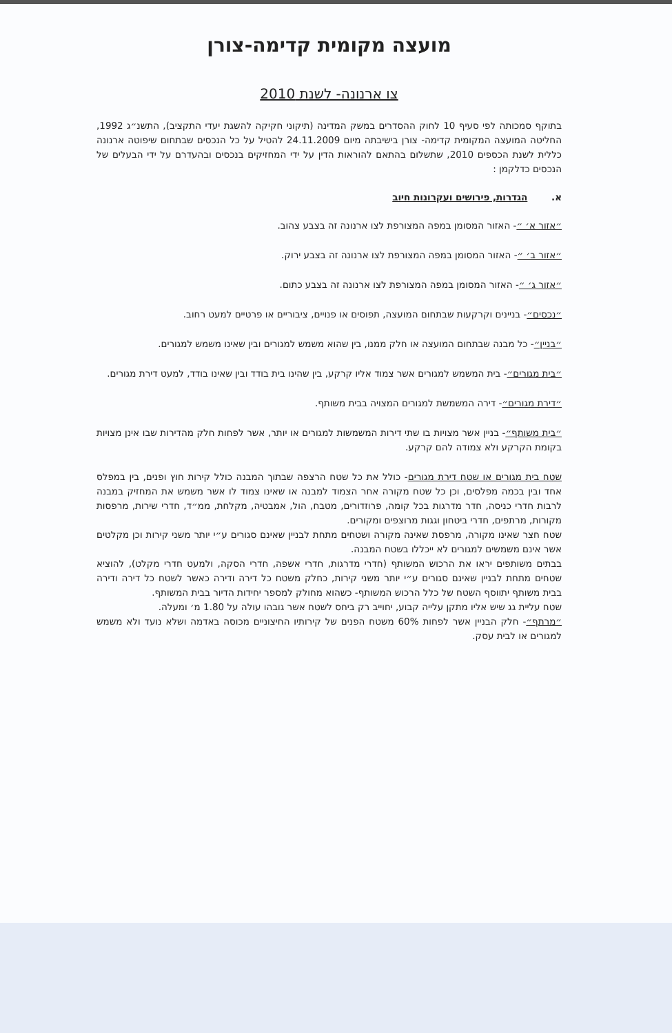מועצה מקומית קדימה-צורן
צו ארנונה- לשנת 2010
בתוקף סמכותה לפי סעיף 10 לחוק ההסדרים במשק המדינה (תיקוני חקיקה להשגת יעדי התקציב), התשנ״ג 1992, החליטה המועצה המקומית קדימה- צורן בישיבתה מיום 24.11.2009 להטיל על כל הנכסים שבתחום שיפוטה ארנונה כללית לשנת הכספים 2010, שתשלום בהתאם להוראות הדין על ידי המחזיקים בנכסים ובהעדרם על ידי הבעלים של הנכסים כדלקמן :
א. הגדרות, פירושים ועקרונות חיוב
״אזור א׳ ״- האזור המסומן במפה המצורפת לצו ארנונה זה בצבע צהוב.
״אזור ב׳ ״- האזור המסומן במפה המצורפת לצו ארנונה זה בצבע ירוק.
״אזור ג׳ ״- האזור המסומן במפה המצורפת לצו ארנונה זה בצבע כתום.
״נכסים״- בניינים וקרקעות שבתחום המועצה, תפוסים או פנויים, ציבוריים או פרטיים למעט רחוב.
״בניין״- כל מבנה שבתחום המועצה או חלק ממנו, בין שהוא משמש למגורים ובין שאינו משמש למגורים.
״בית מגורים״- בית המשמש למגורים אשר צמוד אליו קרקע, בין שהינו בית בודד ובין שאינו בודד, למעט דירת מגורים.
״דירת מגורים״- דירה המשמשת למגורים המצויה בבית משותף.
״בית משותף״- בניין אשר מצויות בו שתי דירות המשמשות למגורים או יותר, אשר לפחות חלק מהדירות שבו אינן מצויות בקומת הקרקע ולא צמודה להם קרקע.
שטח בית מגורים או שטח דירת מגורים- כולל את כל שטח הרצפה שבתוך המבנה כולל קירות חוץ ופנים, בין במפלס אחד ובין בכמה מפלסים, וכן כל שטח מקורה אחר הצמוד למבנה או שאינו צמוד לו אשר משמש את המחזיק במבנה לרבות חדרי כניסה, חדר מדרגות בכל קומה, פרוזדורים, מטבח, הול, אמבטיה, מקלחת, ממ״ד, חדרי שירות, מרפסות מקורות, מרתפים, חדרי ביטחון וגגות מרוצפים ומקורים.
שטח חצר שאינו מקורה, מרפסת שאינה מקורה ושטחים מתחת לבניין שאינם סגורים ע״י יותר משני קירות וכן מקלטים אשר אינם משמשים למגורים לא ייכללו בשטח המבנה.
בבתים משותפים יראו את הרכוש המשותף (חדרי מדרגות, חדרי אשפה, חדרי הסקה, ולמעט חדרי מקלט), להוציא שטחים מתחת לבניין שאינם סגורים ע״י יותר משני קירות, כחלק משטח כל דירה ודירה כאשר לשטח כל דירה ודירה בבית משותף יתווסף השטח של כלל הרכוש המשותף- כשהוא מחולק למספר יחידות הדיור בבית המשותף.
שטח עליית גג שיש אליו מתקן עלייה קבוע, יחוייב רק ביחס לשטח אשר גובהו עולה על 1.80 מ׳ ומעלה.
״מרתף״- חלק הבניין אשר לפחות 60% משטח הפנים של קירותיו החיצוניים מכוסה באדמה ושלא נועד ולא משמש למגורים או לבית עסק.